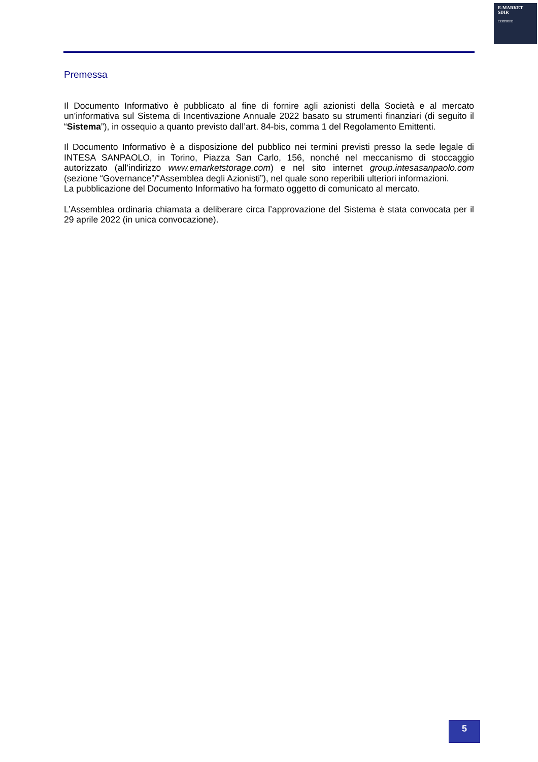E-MARKET
SDIR
CERTIFIED
Premessa
Il Documento Informativo è pubblicato al fine di fornire agli azionisti della Società e al mercato un’informativa sul Sistema di Incentivazione Annuale 2022 basato su strumenti finanziari (di seguito il “Sistema”), in ossequio a quanto previsto dall’art. 84-bis, comma 1 del Regolamento Emittenti.
Il Documento Informativo è a disposizione del pubblico nei termini previsti presso la sede legale di INTESA SANPAOLO, in Torino, Piazza San Carlo, 156, nonché nel meccanismo di stoccaggio autorizzato (all’indirizzo www.emarketstorage.com) e nel sito internet group.intesasanpaolo.com (sezione “Governance”/“Assemblea degli Azionisti”), nel quale sono reperibili ulteriori informazioni.
La pubblicazione del Documento Informativo ha formato oggetto di comunicato al mercato.
L’Assemblea ordinaria chiamata a deliberare circa l’approvazione del Sistema è stata convocata per il 29 aprile 2022 (in unica convocazione).
5